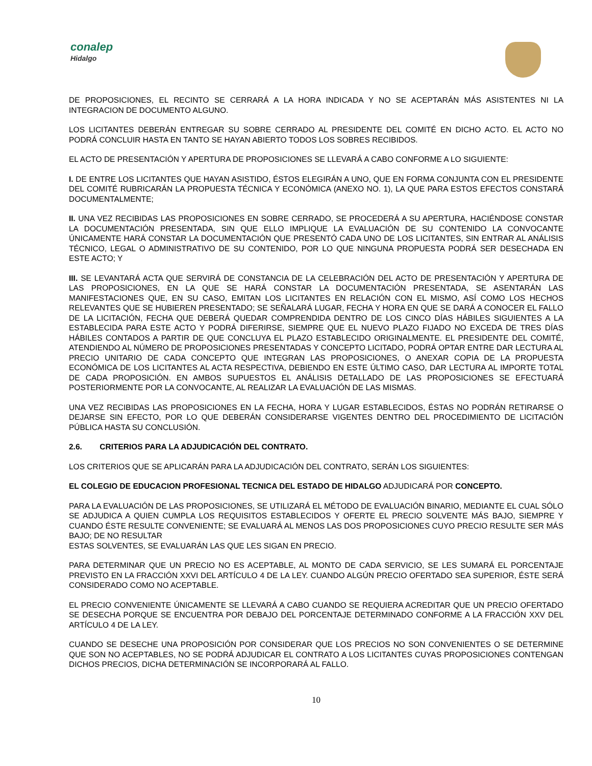conalep
Hidalgo
DE PROPOSICIONES, EL RECINTO SE CERRARÁ A LA HORA INDICADA Y NO SE ACEPTARÁN MÁS ASISTENTES NI LA INTEGRACION DE DOCUMENTO ALGUNO.
LOS LICITANTES DEBERÁN ENTREGAR SU SOBRE CERRADO AL PRESIDENTE DEL COMITÉ EN DICHO ACTO. EL ACTO NO PODRÁ CONCLUIR HASTA EN TANTO SE HAYAN ABIERTO TODOS LOS SOBRES RECIBIDOS.
EL ACTO DE PRESENTACIÓN Y APERTURA DE PROPOSICIONES SE LLEVARÁ A CABO CONFORME A LO SIGUIENTE:
I. DE ENTRE LOS LICITANTES QUE HAYAN ASISTIDO, ÉSTOS ELEGIRÁN A UNO, QUE EN FORMA CONJUNTA CON EL PRESIDENTE DEL COMITÉ RUBRICARÁN LA PROPUESTA TÉCNICA Y ECONÓMICA (ANEXO NO. 1), LA QUE PARA ESTOS EFECTOS CONSTARÁ DOCUMENTALMENTE;
II. UNA VEZ RECIBIDAS LAS PROPOSICIONES EN SOBRE CERRADO, SE PROCEDERÁ A SU APERTURA, HACIÉNDOSE CONSTAR LA DOCUMENTACIÓN PRESENTADA, SIN QUE ELLO IMPLIQUE LA EVALUACIÓN DE SU CONTENIDO LA CONVOCANTE ÚNICAMENTE HARÁ CONSTAR LA DOCUMENTACIÓN QUE PRESENTÓ CADA UNO DE LOS LICITANTES, SIN ENTRAR AL ANÁLISIS TÉCNICO, LEGAL O ADMINISTRATIVO DE SU CONTENIDO, POR LO QUE NINGUNA PROPUESTA PODRÁ SER DESECHADA EN ESTE ACTO; Y
III. SE LEVANTARÁ ACTA QUE SERVIRÁ DE CONSTANCIA DE LA CELEBRACIÓN DEL ACTO DE PRESENTACIÓN Y APERTURA DE LAS PROPOSICIONES, EN LA QUE SE HARÁ CONSTAR LA DOCUMENTACIÓN PRESENTADA, SE ASENTARÁN LAS MANIFESTACIONES QUE, EN SU CASO, EMITAN LOS LICITANTES EN RELACIÓN CON EL MISMO, ASÍ COMO LOS HECHOS RELEVANTES QUE SE HUBIEREN PRESENTADO; SE SEÑALARÁ LUGAR, FECHA Y HORA EN QUE SE DARÁ A CONOCER EL FALLO DE LA LICITACIÓN, FECHA QUE DEBERÁ QUEDAR COMPRENDIDA DENTRO DE LOS CINCO DÍAS HÁBILES SIGUIENTES A LA ESTABLECIDA PARA ESTE ACTO Y PODRÁ DIFERIRSE, SIEMPRE QUE EL NUEVO PLAZO FIJADO NO EXCEDA DE TRES DÍAS HÁBILES CONTADOS A PARTIR DE QUE CONCLUYA EL PLAZO ESTABLECIDO ORIGINALMENTE. EL PRESIDENTE DEL COMITÉ, ATENDIENDO AL NÚMERO DE PROPOSICIONES PRESENTADAS Y CONCEPTO LICITADO, PODRÁ OPTAR ENTRE DAR LECTURA AL PRECIO UNITARIO DE CADA CONCEPTO QUE INTEGRAN LAS PROPOSICIONES, O ANEXAR COPIA DE LA PROPUESTA ECONÓMICA DE LOS LICITANTES AL ACTA RESPECTIVA, DEBIENDO EN ESTE ÚLTIMO CASO, DAR LECTURA AL IMPORTE TOTAL DE CADA PROPOSICIÓN. EN AMBOS SUPUESTOS EL ANÁLISIS DETALLADO DE LAS PROPOSICIONES SE EFECTUARÁ POSTERIORMENTE POR LA CONVOCANTE, AL REALIZAR LA EVALUACIÓN DE LAS MISMAS.
UNA VEZ RECIBIDAS LAS PROPOSICIONES EN LA FECHA, HORA Y LUGAR ESTABLECIDOS, ÉSTAS NO PODRÁN RETIRARSE O DEJARSE SIN EFECTO, POR LO QUE DEBERÁN CONSIDERARSE VIGENTES DENTRO DEL PROCEDIMIENTO DE LICITACIÓN PÚBLICA HASTA SU CONCLUSIÓN.
2.6. CRITERIOS PARA LA ADJUDICACIÓN DEL CONTRATO.
LOS CRITERIOS QUE SE APLICARÁN PARA LA ADJUDICACIÓN DEL CONTRATO, SERÁN LOS SIGUIENTES:
EL COLEGIO DE EDUCACION PROFESIONAL TECNICA DEL ESTADO DE HIDALGO ADJUDICARÁ POR CONCEPTO.
PARA LA EVALUACIÓN DE LAS PROPOSICIONES, SE UTILIZARÁ EL MÉTODO DE EVALUACIÓN BINARIO, MEDIANTE EL CUAL SÓLO SE ADJUDICA A QUIEN CUMPLA LOS REQUISITOS ESTABLECIDOS Y OFERTE EL PRECIO SOLVENTE MÁS BAJO, SIEMPRE Y CUANDO ÉSTE RESULTE CONVENIENTE; SE EVALUARÁ AL MENOS LAS DOS PROPOSICIONES CUYO PRECIO RESULTE SER MÁS BAJO; DE NO RESULTAR
ESTAS SOLVENTES, SE EVALUARÁN LAS QUE LES SIGAN EN PRECIO.
PARA DETERMINAR QUE UN PRECIO NO ES ACEPTABLE, AL MONTO DE CADA SERVICIO, SE LES SUMARÁ EL PORCENTAJE PREVISTO EN LA FRACCIÓN XXVI DEL ARTÍCULO 4 DE LA LEY. CUANDO ALGÚN PRECIO OFERTADO SEA SUPERIOR, ÉSTE SERÁ CONSIDERADO COMO NO ACEPTABLE.
EL PRECIO CONVENIENTE ÚNICAMENTE SE LLEVARÁ A CABO CUANDO SE REQUIERA ACREDITAR QUE UN PRECIO OFERTADO SE DESECHA PORQUE SE ENCUENTRA POR DEBAJO DEL PORCENTAJE DETERMINADO CONFORME A LA FRACCIÓN XXV DEL ARTÍCULO 4 DE LA LEY.
CUANDO SE DESECHE UNA PROPOSICIÓN POR CONSIDERAR QUE LOS PRECIOS NO SON CONVENIENTES O SE DETERMINE QUE SON NO ACEPTABLES, NO SE PODRÁ ADJUDICAR EL CONTRATO A LOS LICITANTES CUYAS PROPOSICIONES CONTENGAN DICHOS PRECIOS, DICHA DETERMINACIÓN SE INCORPORARÁ AL FALLO.
10